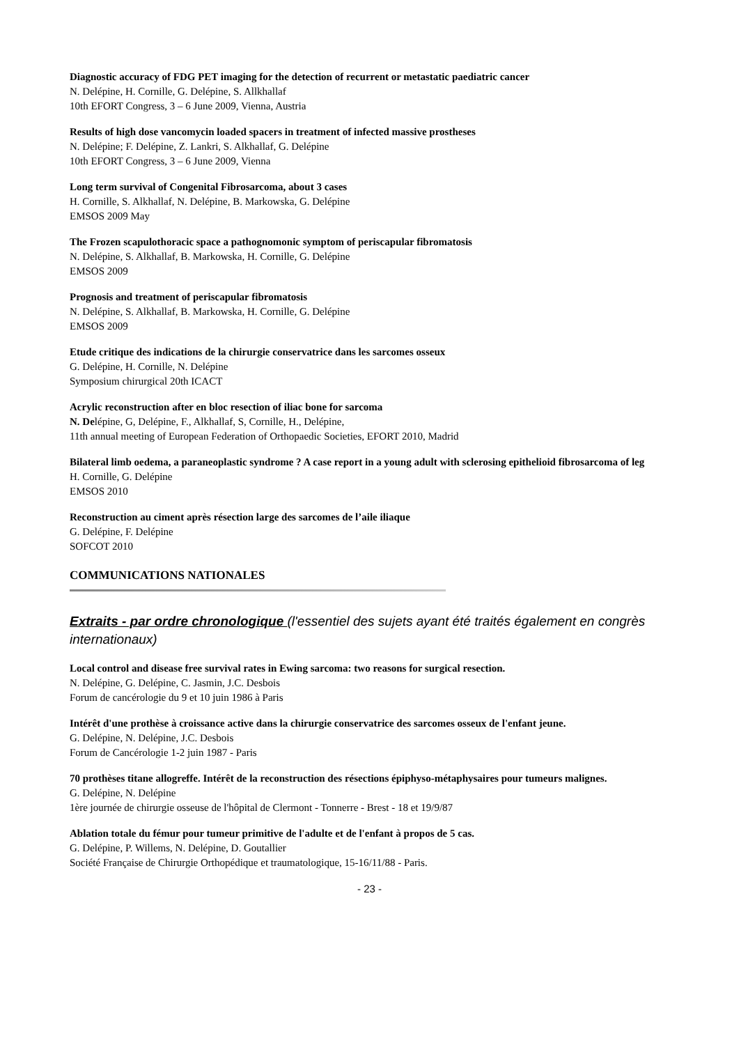Diagnostic accuracy of FDG PET imaging for the detection of recurrent or metastatic paediatric cancer
N. Delépine, H. Cornille, G. Delépine, S. Allkhallaf
10th EFORT Congress, 3 – 6 June 2009, Vienna, Austria
Results of high dose vancomycin loaded spacers in treatment of infected massive prostheses
N. Delépine; F. Delépine, Z. Lankri, S. Alkhallaf, G. Delépine
10th EFORT Congress, 3 – 6 June 2009, Vienna
Long term survival of Congenital Fibrosarcoma, about 3 cases
H. Cornille, S. Alkhallaf, N. Delépine, B. Markowska, G. Delépine
EMSOS 2009 May
The Frozen scapulothoracic space a pathognomonic symptom of periscapular fibromatosis
N. Delépine, S. Alkhallaf, B. Markowska, H. Cornille, G. Delépine
EMSOS 2009
Prognosis and treatment of periscapular fibromatosis
N. Delépine, S. Alkhallaf, B. Markowska, H. Cornille, G. Delépine
EMSOS 2009
Etude critique des indications de la chirurgie conservatrice dans les sarcomes osseux
G. Delépine, H. Cornille, N. Delépine
Symposium chirurgical 20th ICACT
Acrylic reconstruction after en bloc resection of iliac bone for sarcoma
N. Delépine, G, Delépine, F., Alkhallaf, S, Cornille, H., Delépine,
11th annual meeting of European Federation of Orthopaedic Societies, EFORT 2010, Madrid
Bilateral limb oedema, a paraneoplastic syndrome ? A case report in a young adult with sclerosing epithelioid fibrosarcoma of leg
H. Cornille, G. Delépine
EMSOS 2010
Reconstruction au ciment après résection large des sarcomes de l’aile iliaque
G. Delépine, F. Delépine
SOFCOT 2010
COMMUNICATIONS NATIONALES
Extraits - par ordre chronologique (l'essentiel des sujets ayant été traités également en congrès internationaux)
Local control and disease free survival rates in Ewing sarcoma: two reasons for surgical resection.
N. Delépine, G. Delépine, C. Jasmin, J.C. Desbois
Forum de cancérologie du 9 et 10 juin 1986 à Paris
Intérêt d'une prothèse à croissance active dans la chirurgie conservatrice des sarcomes osseux de l'enfant jeune.
G. Delépine, N. Delépine, J.C. Desbois
Forum de Cancérologie 1-2 juin 1987 - Paris
70 prothèses titane allogreffe. Intérêt de la reconstruction des résections épiphyso-métaphysaires pour tumeurs malignes.
G. Delépine, N. Delépine
1ère journée de chirurgie osseuse de l'hôpital de Clermont - Tonnerre - Brest - 18 et 19/9/87
Ablation totale du fémur pour tumeur primitive de l'adulte et de l'enfant à propos de 5 cas.
G. Delépine, P. Willems, N. Delépine, D. Goutallier
Société Française de Chirurgie Orthopédique et traumatologique, 15-16/11/88 - Paris.
- 23 -